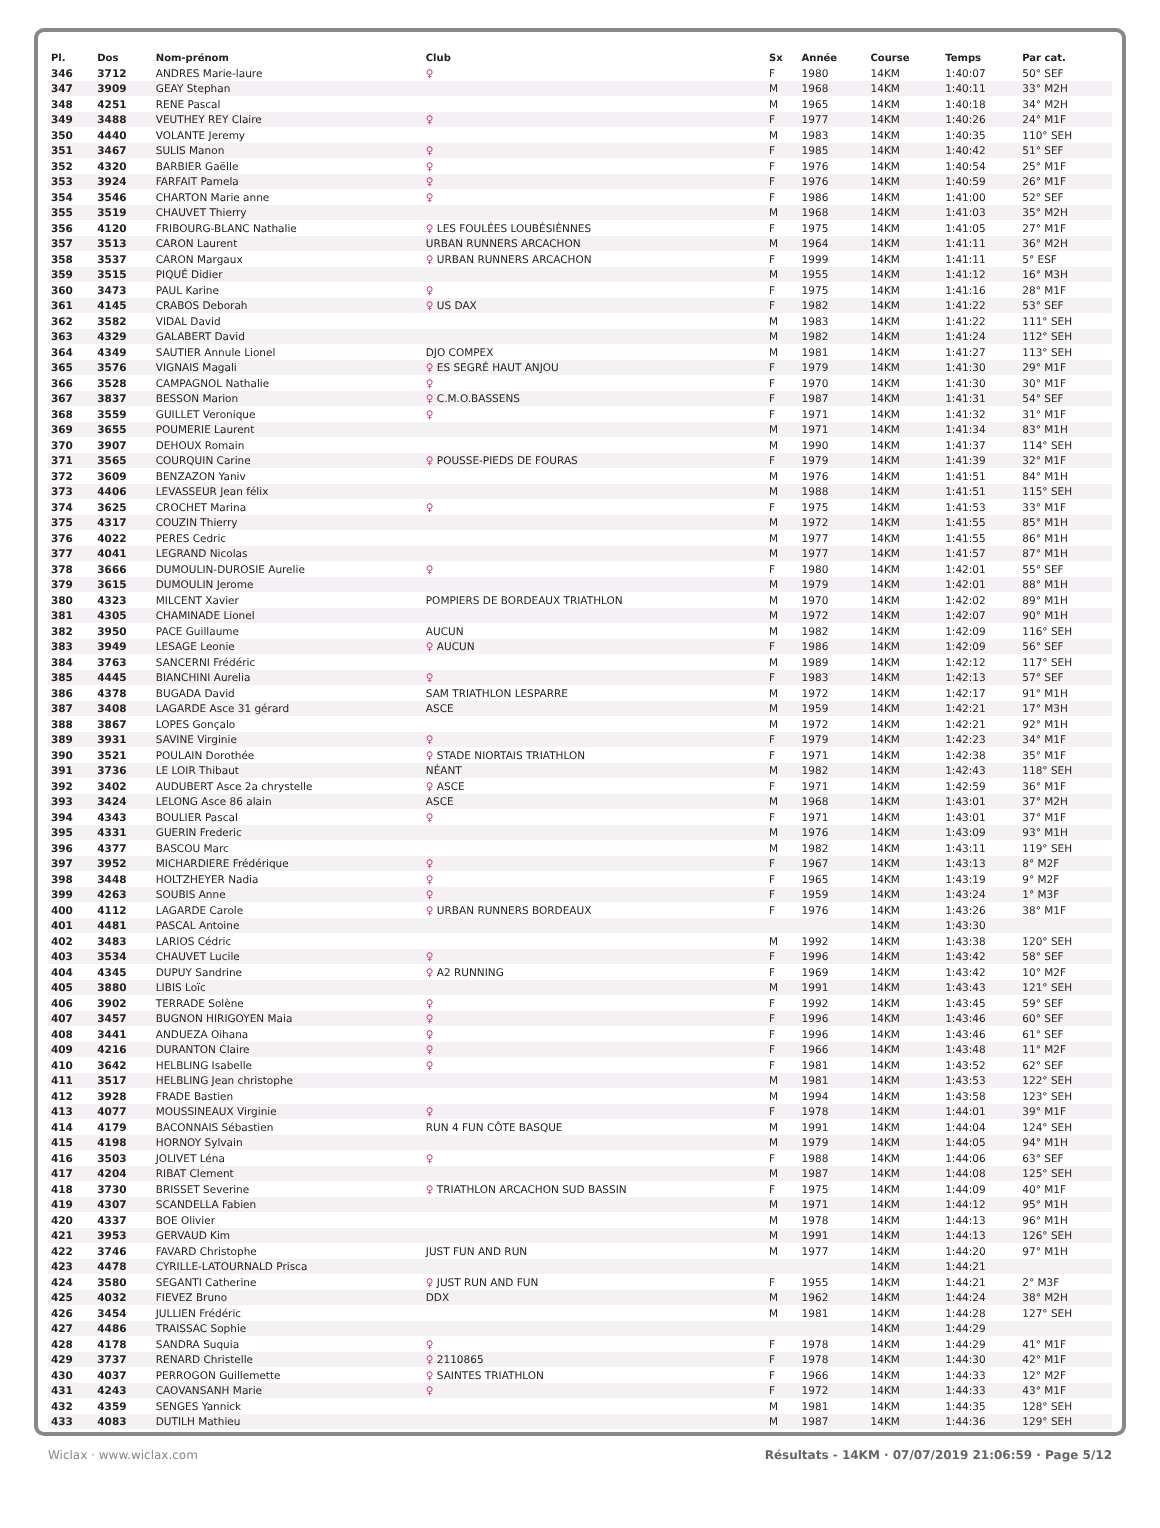| Pl. | Dos | Nom-prénom | Club | Sx | Année | Course | Temps | Par cat. |
| --- | --- | --- | --- | --- | --- | --- | --- | --- |
| 346 | 3712 | ANDRES Marie-laure | ♀ | F | 1980 | 14KM | 1:40:07 | 50° SEF |
| 347 | 3909 | GEAY Stephan | | M | 1968 | 14KM | 1:40:11 | 33° M2H |
| 348 | 4251 | RENE Pascal | | M | 1965 | 14KM | 1:40:18 | 34° M2H |
| 349 | 3488 | VEUTHEY REY Claire | ♀ | F | 1977 | 14KM | 1:40:26 | 24° M1F |
| 350 | 4440 | VOLANTE Jeremy | | M | 1983 | 14KM | 1:40:35 | 110° SEH |
| 351 | 3467 | SULIS Manon | ♀ | F | 1985 | 14KM | 1:40:42 | 51° SEF |
| 352 | 4320 | BARBIER Gaëlle | ♀ | F | 1976 | 14KM | 1:40:54 | 25° M1F |
| 353 | 3924 | FARFAIT Pamela | ♀ | F | 1976 | 14KM | 1:40:59 | 26° M1F |
| 354 | 3546 | CHARTON Marie anne | ♀ | F | 1986 | 14KM | 1:41:00 | 52° SEF |
| 355 | 3519 | CHAUVET Thierry | | M | 1968 | 14KM | 1:41:03 | 35° M2H |
| 356 | 4120 | FRIBOURG-BLANC Nathalie | ♀ LES FOULÉES LOUBÉSIÈNNES | F | 1975 | 14KM | 1:41:05 | 27° M1F |
| 357 | 3513 | CARON Laurent | URBAN RUNNERS ARCACHON | M | 1964 | 14KM | 1:41:11 | 36° M2H |
| 358 | 3537 | CARON Margaux | ♀ URBAN RUNNERS ARCACHON | F | 1999 | 14KM | 1:41:11 | 5° ESF |
| 359 | 3515 | PIQUÉ Didier | | M | 1955 | 14KM | 1:41:12 | 16° M3H |
| 360 | 3473 | PAUL Karine | ♀ | F | 1975 | 14KM | 1:41:16 | 28° M1F |
| 361 | 4145 | CRABOS Deborah | ♀ US DAX | F | 1982 | 14KM | 1:41:22 | 53° SEF |
| 362 | 3582 | VIDAL David | | M | 1983 | 14KM | 1:41:22 | 111° SEH |
| 363 | 4329 | GALABERT David | | M | 1982 | 14KM | 1:41:24 | 112° SEH |
| 364 | 4349 | SAUTIER Annule Lionel | DJO COMPEX | M | 1981 | 14KM | 1:41:27 | 113° SEH |
| 365 | 3576 | VIGNAIS Magali | ♀ ES SEGRÉ HAUT ANJOU | F | 1979 | 14KM | 1:41:30 | 29° M1F |
| 366 | 3528 | CAMPAGNOL Nathalie | ♀ | F | 1970 | 14KM | 1:41:30 | 30° M1F |
| 367 | 3837 | BESSON Marion | ♀ C.M.O.BASSENS | F | 1987 | 14KM | 1:41:31 | 54° SEF |
| 368 | 3559 | GUILLET Veronique | ♀ | F | 1971 | 14KM | 1:41:32 | 31° M1F |
| 369 | 3655 | POUMERIE Laurent | | M | 1971 | 14KM | 1:41:34 | 83° M1H |
| 370 | 3907 | DEHOUX Romain | | M | 1990 | 14KM | 1:41:37 | 114° SEH |
| 371 | 3565 | COURQUIN Carine | ♀ POUSSE-PIEDS DE FOURAS | F | 1979 | 14KM | 1:41:39 | 32° M1F |
| 372 | 3609 | BENZAZON Yaniv | | M | 1976 | 14KM | 1:41:51 | 84° M1H |
| 373 | 4406 | LEVASSEUR Jean félix | | M | 1988 | 14KM | 1:41:51 | 115° SEH |
| 374 | 3625 | CROCHET Marina | ♀ | F | 1975 | 14KM | 1:41:53 | 33° M1F |
| 375 | 4317 | COUZIN Thierry | | M | 1972 | 14KM | 1:41:55 | 85° M1H |
| 376 | 4022 | PERES Cedric | | M | 1977 | 14KM | 1:41:55 | 86° M1H |
| 377 | 4041 | LEGRAND Nicolas | | M | 1977 | 14KM | 1:41:57 | 87° M1H |
| 378 | 3666 | DUMOULIN-DUROSIE Aurelie | ♀ | F | 1980 | 14KM | 1:42:01 | 55° SEF |
| 379 | 3615 | DUMOULIN Jerome | | M | 1979 | 14KM | 1:42:01 | 88° M1H |
| 380 | 4323 | MILCENT Xavier | POMPIERS DE BORDEAUX TRIATHLON | M | 1970 | 14KM | 1:42:02 | 89° M1H |
| 381 | 4305 | CHAMINADE Lionel | | M | 1972 | 14KM | 1:42:07 | 90° M1H |
| 382 | 3950 | PACE Guillaume | AUCUN | M | 1982 | 14KM | 1:42:09 | 116° SEH |
| 383 | 3949 | LESAGE Leonie | ♀ AUCUN | F | 1986 | 14KM | 1:42:09 | 56° SEF |
| 384 | 3763 | SANCERNI Frédéric | | M | 1989 | 14KM | 1:42:12 | 117° SEH |
| 385 | 4445 | BIANCHINI Aurelia | ♀ | F | 1983 | 14KM | 1:42:13 | 57° SEF |
| 386 | 4378 | BUGADA David | SAM TRIATHLON LESPARRE | M | 1972 | 14KM | 1:42:17 | 91° M1H |
| 387 | 3408 | LAGARDE Asce 31 gérard | ASCE | M | 1959 | 14KM | 1:42:21 | 17° M3H |
| 388 | 3867 | LOPES Gonçalo | | M | 1972 | 14KM | 1:42:21 | 92° M1H |
| 389 | 3931 | SAVINE Virginie | ♀ | F | 1979 | 14KM | 1:42:23 | 34° M1F |
| 390 | 3521 | POULAIN Dorothée | ♀ STADE NIORTAIS TRIATHLON | F | 1971 | 14KM | 1:42:38 | 35° M1F |
| 391 | 3736 | LE LOIR Thibaut | NÉANT | M | 1982 | 14KM | 1:42:43 | 118° SEH |
| 392 | 3402 | AUDUBERT Asce 2a chrystelle | ♀ ASCE | F | 1971 | 14KM | 1:42:59 | 36° M1F |
| 393 | 3424 | LELONG Asce 86 alain | ASCE | M | 1968 | 14KM | 1:43:01 | 37° M2H |
| 394 | 4343 | BOULIER Pascal | ♀ | F | 1971 | 14KM | 1:43:01 | 37° M1F |
| 395 | 4331 | GUERIN Frederic | | M | 1976 | 14KM | 1:43:09 | 93° M1H |
| 396 | 4377 | BASCOU Marc | | M | 1982 | 14KM | 1:43:11 | 119° SEH |
| 397 | 3952 | MICHARDIERE Frédérique | ♀ | F | 1967 | 14KM | 1:43:13 | 8° M2F |
| 398 | 3448 | HOLTZHEYER Nadia | ♀ | F | 1965 | 14KM | 1:43:19 | 9° M2F |
| 399 | 4263 | SOUBIS Anne | ♀ | F | 1959 | 14KM | 1:43:24 | 1° M3F |
| 400 | 4112 | LAGARDE Carole | ♀ URBAN RUNNERS BORDEAUX | F | 1976 | 14KM | 1:43:26 | 38° M1F |
| 401 | 4481 | PASCAL Antoine | | | | 14KM | 1:43:30 | |
| 402 | 3483 | LARIOS Cédric | | M | 1992 | 14KM | 1:43:38 | 120° SEH |
| 403 | 3534 | CHAUVET Lucile | ♀ | F | 1996 | 14KM | 1:43:42 | 58° SEF |
| 404 | 4345 | DUPUY Sandrine | ♀ A2 RUNNING | F | 1969 | 14KM | 1:43:42 | 10° M2F |
| 405 | 3880 | LIBIS Loïc | | M | 1991 | 14KM | 1:43:43 | 121° SEH |
| 406 | 3902 | TERRADE Solène | ♀ | F | 1992 | 14KM | 1:43:45 | 59° SEF |
| 407 | 3457 | BUGNON HIRIGOYEN Maia | ♀ | F | 1996 | 14KM | 1:43:46 | 60° SEF |
| 408 | 3441 | ANDUEZA Oihana | ♀ | F | 1996 | 14KM | 1:43:46 | 61° SEF |
| 409 | 4216 | DURANTON Claire | ♀ | F | 1966 | 14KM | 1:43:48 | 11° M2F |
| 410 | 3642 | HELBLING Isabelle | ♀ | F | 1981 | 14KM | 1:43:52 | 62° SEF |
| 411 | 3517 | HELBLING Jean christophe | | M | 1981 | 14KM | 1:43:53 | 122° SEH |
| 412 | 3928 | FRADE Bastien | | M | 1994 | 14KM | 1:43:58 | 123° SEH |
| 413 | 4077 | MOUSSINEAUX Virginie | ♀ | F | 1978 | 14KM | 1:44:01 | 39° M1F |
| 414 | 4179 | BACONNAIS Sébastien | RUN 4 FUN CÔTE BASQUE | M | 1991 | 14KM | 1:44:04 | 124° SEH |
| 415 | 4198 | HORNOY Sylvain | | M | 1979 | 14KM | 1:44:05 | 94° M1H |
| 416 | 3503 | JOLIVET Léna | ♀ | F | 1988 | 14KM | 1:44:06 | 63° SEF |
| 417 | 4204 | RIBAT Clement | | M | 1987 | 14KM | 1:44:08 | 125° SEH |
| 418 | 3730 | BRISSET Severine | ♀ TRIATHLON ARCACHON SUD BASSIN | F | 1975 | 14KM | 1:44:09 | 40° M1F |
| 419 | 4307 | SCANDELLA Fabien | | M | 1971 | 14KM | 1:44:12 | 95° M1H |
| 420 | 4337 | BOE Olivier | | M | 1978 | 14KM | 1:44:13 | 96° M1H |
| 421 | 3953 | GERVAUD Kim | | M | 1991 | 14KM | 1:44:13 | 126° SEH |
| 422 | 3746 | FAVARD Christophe | JUST FUN AND RUN | M | 1977 | 14KM | 1:44:20 | 97° M1H |
| 423 | 4478 | CYRILLE-LATOURNALD Prisca | | | | 14KM | 1:44:21 | |
| 424 | 3580 | SEGANTI Catherine | ♀ JUST RUN AND FUN | F | 1955 | 14KM | 1:44:21 | 2° M3F |
| 425 | 4032 | FIEVEZ Bruno | DDX | M | 1962 | 14KM | 1:44:24 | 38° M2H |
| 426 | 3454 | JULLIEN Frédéric | | M | 1981 | 14KM | 1:44:28 | 127° SEH |
| 427 | 4486 | TRAISSAC Sophie | | | | 14KM | 1:44:29 | |
| 428 | 4178 | SANDRA Suquia | ♀ | F | 1978 | 14KM | 1:44:29 | 41° M1F |
| 429 | 3737 | RENARD Christelle | ♀ 2110865 | F | 1978 | 14KM | 1:44:30 | 42° M1F |
| 430 | 4037 | PERROGON Guillemette | ♀ SAINTES TRIATHLON | F | 1966 | 14KM | 1:44:33 | 12° M2F |
| 431 | 4243 | CAOVANSANH Marie | ♀ | F | 1972 | 14KM | 1:44:33 | 43° M1F |
| 432 | 4359 | SENGES Yannick | | M | 1981 | 14KM | 1:44:35 | 128° SEH |
| 433 | 4083 | DUTILH Mathieu | | M | 1987 | 14KM | 1:44:36 | 129° SEH |
Wiclax · www.wiclax.com Résultats - 14KM · 07/07/2019 21:06:59 · Page 5/12